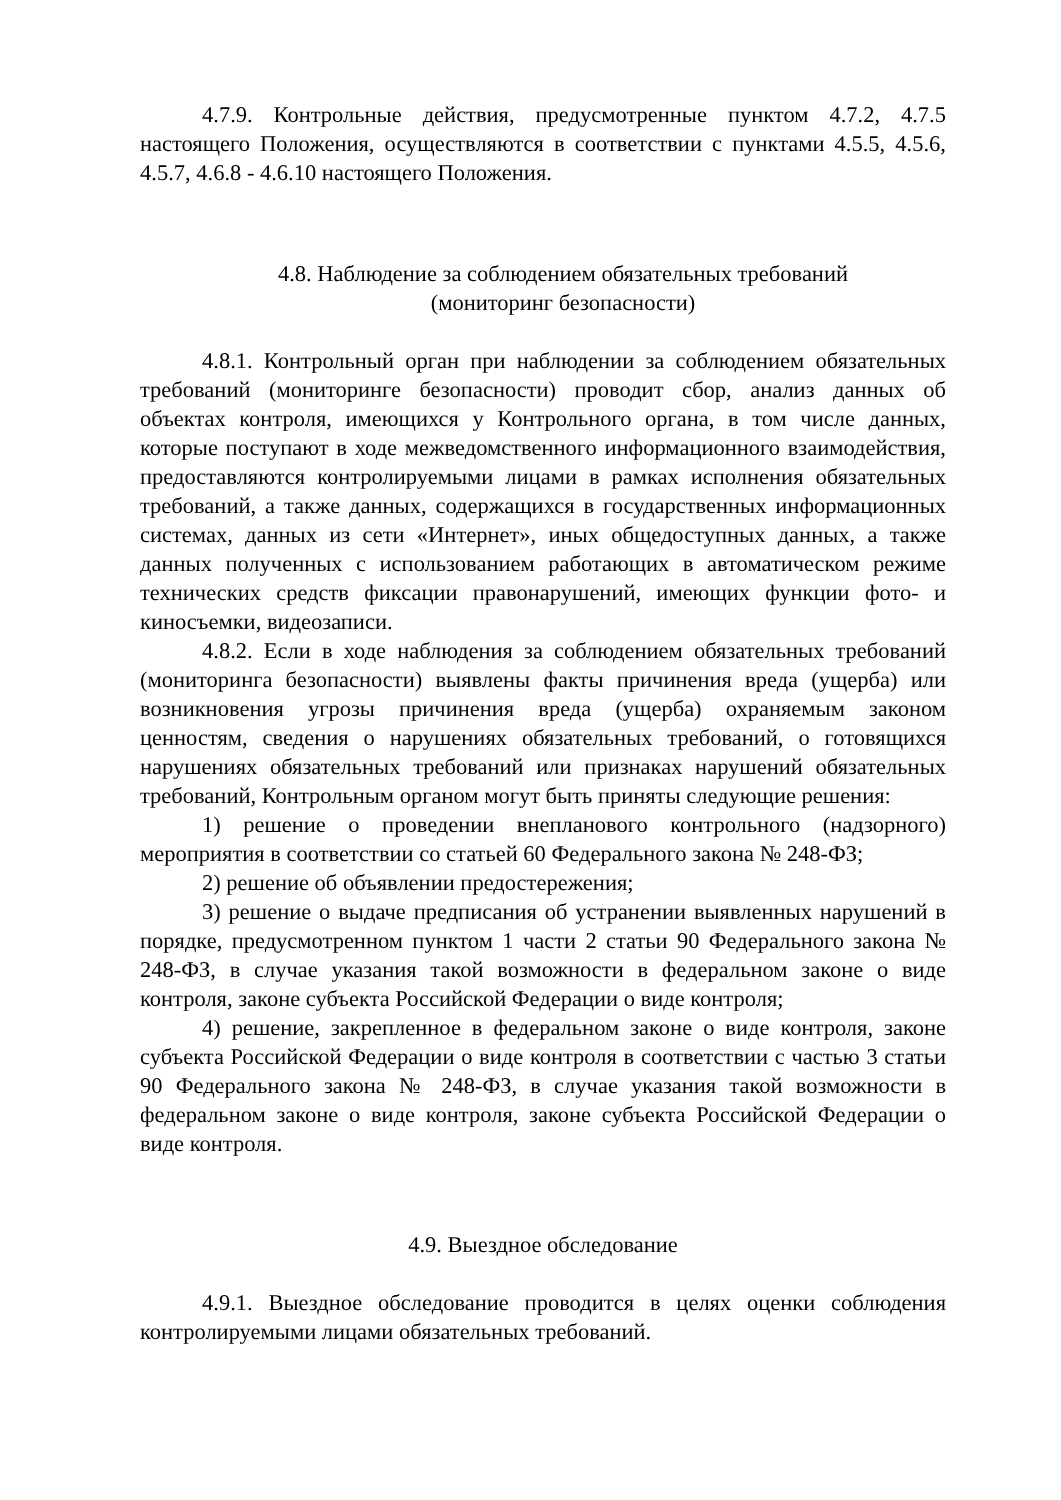4.7.9. Контрольные действия, предусмотренные пунктом 4.7.2, 4.7.5 настоящего Положения, осуществляются в соответствии с пунктами 4.5.5, 4.5.6, 4.5.7, 4.6.8 - 4.6.10 настоящего Положения.
4.8. Наблюдение за соблюдением обязательных требований
(мониторинг безопасности)
4.8.1. Контрольный орган при наблюдении за соблюдением обязательных требований (мониторинге безопасности) проводит сбор, анализ данных об объектах контроля, имеющихся у Контрольного органа, в том числе данных, которые поступают в ходе межведомственного информационного взаимодействия, предоставляются контролируемыми лицами в рамках исполнения обязательных требований, а также данных, содержащихся в государственных информационных системах, данных из сети «Интернет», иных общедоступных данных, а также данных полученных с использованием работающих в автоматическом режиме технических средств фиксации правонарушений, имеющих функции фото- и киносъемки, видеозаписи.
4.8.2. Если в ходе наблюдения за соблюдением обязательных требований (мониторинга безопасности) выявлены факты причинения вреда (ущерба) или возникновения угрозы причинения вреда (ущерба) охраняемым законом ценностям, сведения о нарушениях обязательных требований, о готовящихся нарушениях обязательных требований или признаках нарушений обязательных требований, Контрольным органом могут быть приняты следующие решения:
1) решение о проведении внепланового контрольного (надзорного) мероприятия в соответствии со статьей 60 Федерального закона № 248-ФЗ;
2) решение об объявлении предостережения;
3) решение о выдаче предписания об устранении выявленных нарушений в порядке, предусмотренном пунктом 1 части 2 статьи 90 Федерального закона № 248-ФЗ, в случае указания такой возможности в федеральном законе о виде контроля, законе субъекта Российской Федерации о виде контроля;
4) решение, закрепленное в федеральном законе о виде контроля, законе субъекта Российской Федерации о виде контроля в соответствии с частью 3 статьи 90 Федерального закона № 248-ФЗ, в случае указания такой возможности в федеральном законе о виде контроля, законе субъекта Российской Федерации о виде контроля.
4.9. Выездное обследование
4.9.1. Выездное обследование проводится в целях оценки соблюдения контролируемыми лицами обязательных требований.